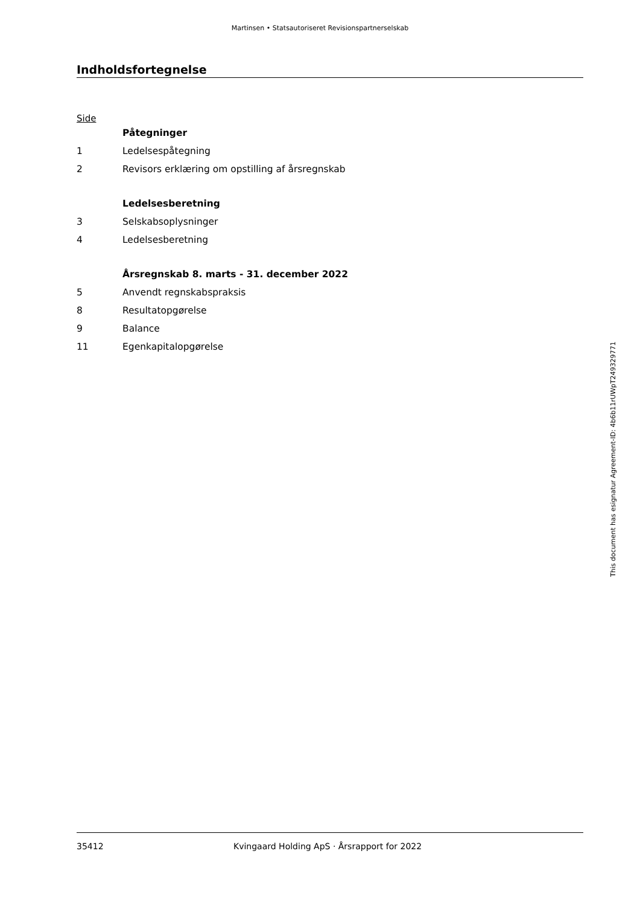Martinsen • Statsautoriseret Revisionspartnerselskab
Indholdsfortegnelse
Side
Påtegninger
1 Ledelsespåtegning
2 Revisors erklæring om opstilling af årsregnskab
Ledelsesberetning
3 Selskabsoplysninger
4 Ledelsesberetning
Årsregnskab 8. marts - 31. december 2022
5 Anvendt regnskabspraksis
8 Resultatopgørelse
9 Balance
11 Egenkapitalopgørelse
This document has esignatur Agreement-ID: 4b6b11rUWpT249329771
35412 Kvingaard Holding ApS · Årsrapport for 2022